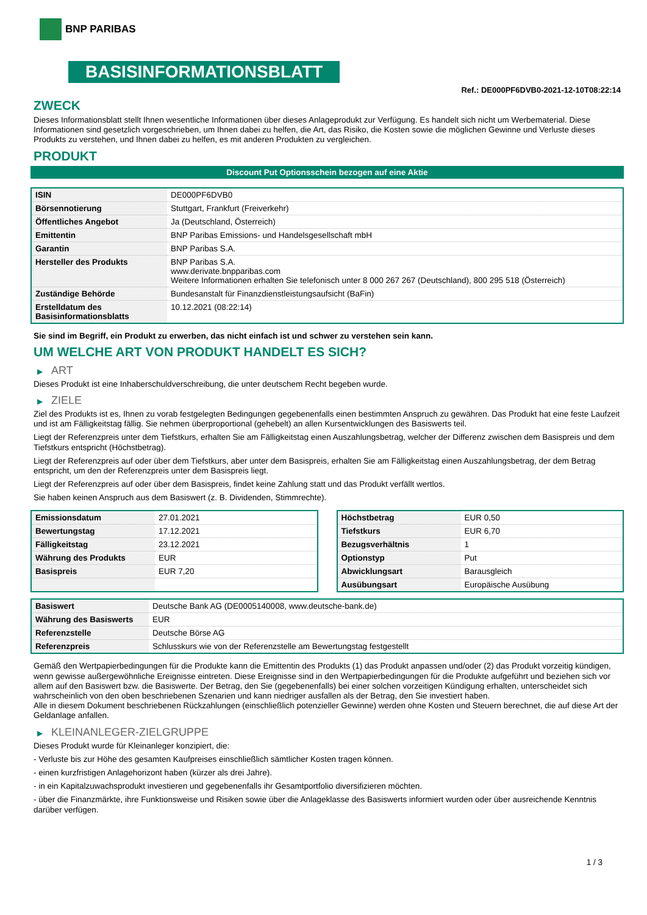BNP PARIBAS
BASISINFORMATIONSBLATT
Ref.: DE000PF6DVB0-2021-12-10T08:22:14
ZWECK
Dieses Informationsblatt stellt Ihnen wesentliche Informationen über dieses Anlageprodukt zur Verfügung. Es handelt sich nicht um Werbematerial. Diese Informationen sind gesetzlich vorgeschrieben, um Ihnen dabei zu helfen, die Art, das Risiko, die Kosten sowie die möglichen Gewinne und Verluste dieses Produkts zu verstehen, und Ihnen dabei zu helfen, es mit anderen Produkten zu vergleichen.
PRODUKT
Discount Put Optionsschein bezogen auf eine Aktie
| ISIN | DE000PF6DVB0 |
| Börsennotierung | Stuttgart, Frankfurt (Freiverkehr) |
| Öffentliches Angebot | Ja (Deutschland, Österreich) |
| Emittentin | BNP Paribas Emissions- und Handelsgesellschaft mbH |
| Garantin | BNP Paribas S.A. |
| Hersteller des Produkts | BNP Paribas S.A. www.derivate.bnpparibas.com Weitere Informationen erhalten Sie telefonisch unter 8 000 267 267 (Deutschland), 800 295 518 (Österreich) |
| Zuständige Behörde | Bundesanstalt für Finanzdienstleistungsaufsicht (BaFin) |
| Erstelldatum des Basisinformationsblatts | 10.12.2021 (08:22:14) |
Sie sind im Begriff, ein Produkt zu erwerben, das nicht einfach ist und schwer zu verstehen sein kann.
UM WELCHE ART VON PRODUKT HANDELT ES SICH?
▶ ART
Dieses Produkt ist eine Inhaberschuldverschreibung, die unter deutschem Recht begeben wurde.
▶ ZIELE
Ziel des Produkts ist es, Ihnen zu vorab festgelegten Bedingungen gegebenenfalls einen bestimmten Anspruch zu gewähren. Das Produkt hat eine feste Laufzeit und ist am Fälligkeitstag fällig. Sie nehmen überproportional (gehebelt) an allen Kursentwicklungen des Basiswerts teil.
Liegt der Referenzpreis unter dem Tiefstkurs, erhalten Sie am Fälligkeitstag einen Auszahlungsbetrag, welcher der Differenz zwischen dem Basispreis und dem Tiefstkurs entspricht (Höchstbetrag).
Liegt der Referenzpreis auf oder über dem Tiefstkurs, aber unter dem Basispreis, erhalten Sie am Fälligkeitstag einen Auszahlungsbetrag, der dem Betrag entspricht, um den der Referenzpreis unter dem Basispreis liegt.
Liegt der Referenzpreis auf oder über dem Basispreis, findet keine Zahlung statt und das Produkt verfällt wertlos.
Sie haben keinen Anspruch aus dem Basiswert (z. B. Dividenden, Stimmrechte).
| Emissionsdatum | 27.01.2021 |
| Bewertungstag | 17.12.2021 |
| Fälligkeitstag | 23.12.2021 |
| Währung des Produkts | EUR |
| Basispreis | EUR 7,20 |
| Höchstbetrag | EUR 0,50 |
| Tiefstkurs | EUR 6,70 |
| Bezugsverhältnis | 1 |
| Optionstyp | Put |
| Abwicklungsart | Barausgleich |
| Ausübungsart | Europäische Ausübung |
| Basiswert | Deutsche Bank AG (DE0005140008, www.deutsche-bank.de) |
| Währung des Basiswerts | EUR |
| Referenzstelle | Deutsche Börse AG |
| Referenzpreis | Schlusskurs wie von der Referenzstelle am Bewertungstag festgestellt |
Gemäß den Wertpapierbedingungen für die Produkte kann die Emittentin des Produkts (1) das Produkt anpassen und/oder (2) das Produkt vorzeitig kündigen, wenn gewisse außergewöhnliche Ereignisse eintreten. Diese Ereignisse sind in den Wertpapierbedingungen für die Produkte aufgeführt und beziehen sich vor allem auf den Basiswert bzw. die Basiswerte. Der Betrag, den Sie (gegebenenfalls) bei einer solchen vorzeitigen Kündigung erhalten, unterscheidet sich wahrscheinlich von den oben beschriebenen Szenarien und kann niedriger ausfallen als der Betrag, den Sie investiert haben.
Alle in diesem Dokument beschriebenen Rückzahlungen (einschließlich potenzieller Gewinne) werden ohne Kosten und Steuern berechnet, die auf diese Art der Geldanlage anfallen.
▶ KLEINANLEGER-ZIELGRUPPE
Dieses Produkt wurde für Kleinanleger konzipiert, die:
- Verluste bis zur Höhe des gesamten Kaufpreises einschließlich sämtlicher Kosten tragen können.
- einen kurzfristigen Anlagehorizont haben (kürzer als drei Jahre).
- in ein Kapitalzuwachsprodukt investieren und gegebenenfalls ihr Gesamtportfolio diversifizieren möchten.
- über die Finanzmärkte, ihre Funktionsweise und Risiken sowie über die Anlageklasse des Basiswerts informiert wurden oder über ausreichende Kenntnis darüber verfügen.
1 / 3